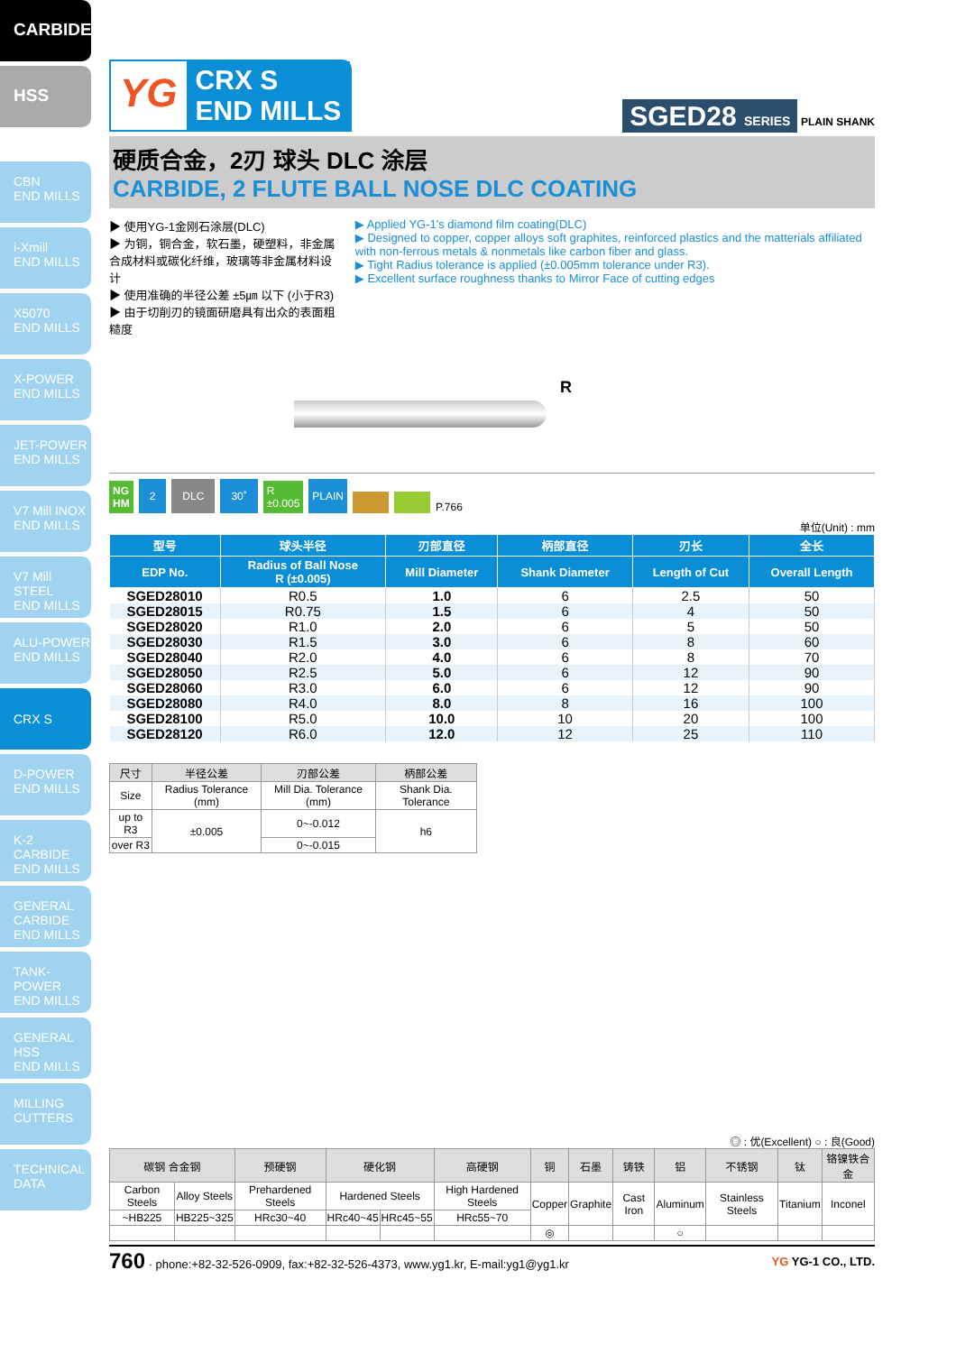CARBIDE
HSS
CBN
END MILLS
i-Xmill
END MILLS
X5070
END MILLS
X-POWER
END MILLS
JET-POWER
END MILLS
V7 Mill INOX
END MILLS
V7 Mill STEEL
END MILLS
ALU-POWER
END MILLS
CRX S
D-POWER
END MILLS
K-2 CARBIDE
END MILLS
GENERAL
CARBIDE
END MILLS
TANK-POWER
END MILLS
GENERAL
HSS
END MILLS
MILLING
CUTTERS
TECHNICAL
DATA
YG CRX S
END MILLS
SGED28 SERIES PLAIN SHANK
硬质合金，2刃 球头 DLC 涂层
CARBIDE, 2 FLUTE BALL NOSE DLC COATING
▶ 使用YG-1金刚石涂层(DLC)
▶ 为铜，铜合金，软石墨，硬塑料，非金属合成材料或碳化纤维，玻璃等非金属材料设计
▶ 使用准确的半径公差 ±5㎛ 以下 (小于R3)
▶ 由于切削刃的镜面研磨具有出众的表面粗糙度
▶ Applied YG-1's diamond film coating(DLC)
▶ Designed to copper, copper alloys soft graphites, reinforced plastics and the matterials affiliated with non-ferrous metals & nonmetals like carbon fiber and glass.
▶ Tight Radius tolerance is applied (±0.005mm tolerance under R3).
▶ Excellent surface roughness thanks to Mirror Face of cutting edges
R
NG
HM 2 DLC 30˚ R
±0.005 PLAIN P.766
单位(Unit) : mm
| 型号 | 球头半径 | 刃部直径 | 柄部直径 | 刃长 | 全长 |
| --- | --- | --- | --- | --- | --- |
| EDP No. | Radius of Ball Nose R (±0.005) | Mill Diameter | Shank Diameter | Length of Cut | Overall Length |
| SGED28010 | R0.5 | 1.0 | 6 | 2.5 | 50 |
| SGED28015 | R0.75 | 1.5 | 6 | 4 | 50 |
| SGED28020 | R1.0 | 2.0 | 6 | 5 | 50 |
| SGED28030 | R1.5 | 3.0 | 6 | 8 | 60 |
| SGED28040 | R2.0 | 4.0 | 6 | 8 | 70 |
| SGED28050 | R2.5 | 5.0 | 6 | 12 | 90 |
| SGED28060 | R3.0 | 6.0 | 6 | 12 | 90 |
| SGED28080 | R4.0 | 8.0 | 8 | 16 | 100 |
| SGED28100 | R5.0 | 10.0 | 10 | 20 | 100 |
| SGED28120 | R6.0 | 12.0 | 12 | 25 | 110 |
| 尺寸 | 半径公差 | 刃部公差 | 柄部公差 |
| --- | --- | --- | --- |
| Size | Radius Tolerance (mm) | Mill Dia. Tolerance (mm) | Shank Dia. Tolerance |
| up to R3 | ±0.005 | 0~-0.012 | h6 |
| over R3 | | 0~-0.015 | |
◎ : 优(Excellent) ○ : 良(Good)
| 碳钢 合金钢 | | 预硬钢 | 硬化钢 | | 高硬钢 | 铜 | 石墨 | 铸铁 | 铝 | 不锈钢 | 钛 | 铬镍铁合金 |
| --- | --- | --- | --- | --- | --- | --- | --- | --- | --- | --- | --- | --- |
| Carbon Steels | Alloy Steels | Prehardened Steels | Hardened Steels | | High Hardened Steels | Copper | Graphite | Cast Iron | Aluminum | Stainless Steels | Titanium | Inconel |
| ~HB225 | HB225~325 | HRc30~40 | HRc40~45 | HRc45~55 | HRc55~70 | | | | | | | |
| | | | | | | ◎ | | | ○ | | | |
760 · phone:+82-32-526-0909, fax:+82-32-526-4373, www.yg1.kr, E-mail:yg1@yg1.kr YG YG-1 CO., LTD.